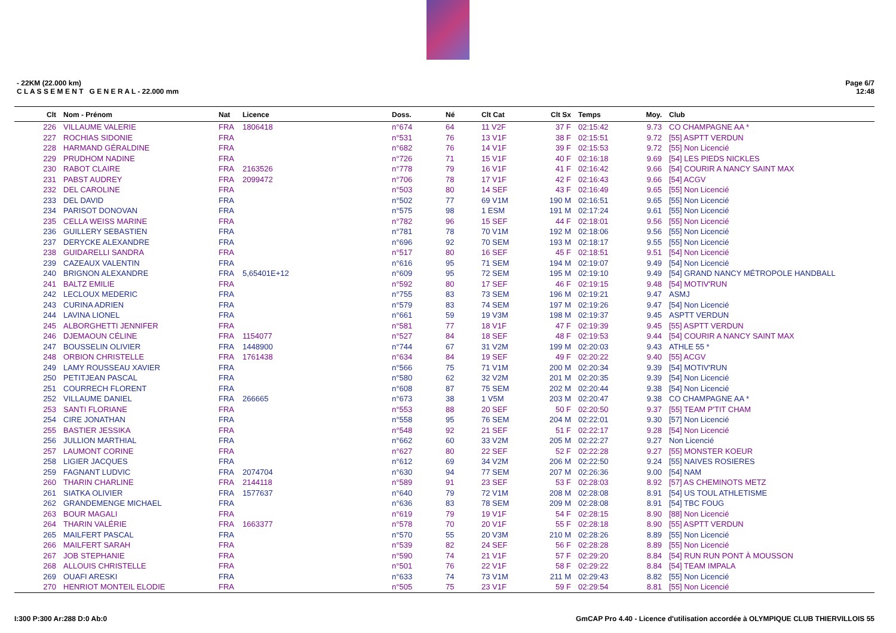- 22KM (22.000 km)
C L A S S E M E N T G E N E R A L - 22.000 mm
Page 6/7
12:48
| Clt | Nom - Prénom | Nat | Licence | Doss. | Né | Clt Cat | Clt Sx | Temps | Moy. | Club |
| --- | --- | --- | --- | --- | --- | --- | --- | --- | --- | --- |
| 226 | VILLAUME VALERIE | FRA | 1806418 | n°674 | 64 | 11 V2F | 37 F | 02:15:42 | 9.73 | CO CHAMPAGNE AA * |
| 227 | ROCHIAS SIDONIE | FRA | | n°531 | 76 | 13 V1F | 38 F | 02:15:51 | 9.72 | [55] ASPTT VERDUN |
| 228 | HARMAND GÉRALDINE | FRA | | n°682 | 76 | 14 V1F | 39 F | 02:15:53 | 9.72 | [55] Non Licencié |
| 229 | PRUDHOM NADINE | FRA | | n°726 | 71 | 15 V1F | 40 F | 02:16:18 | 9.69 | [54] LES PIEDS NICKLES |
| 230 | RABOT CLAIRE | FRA | 2163526 | n°778 | 79 | 16 V1F | 41 F | 02:16:42 | 9.66 | [54] COURIR A NANCY SAINT MAX |
| 231 | PABST AUDREY | FRA | 2099472 | n°706 | 78 | 17 V1F | 42 F | 02:16:43 | 9.66 | [54] ACGV |
| 232 | DEL CAROLINE | FRA | | n°503 | 80 | 14 SEF | 43 F | 02:16:49 | 9.65 | [55] Non Licencié |
| 233 | DEL DAVID | FRA | | n°502 | 77 | 69 V1M | 190 M | 02:16:51 | 9.65 | [55] Non Licencié |
| 234 | PARISOT DONOVAN | FRA | | n°575 | 98 | 1 ESM | 191 M | 02:17:24 | 9.61 | [55] Non Licencié |
| 235 | CELLA WEISS MARINE | FRA | | n°782 | 96 | 15 SEF | 44 F | 02:18:01 | 9.56 | [55] Non Licencié |
| 236 | GUILLERY SEBASTIEN | FRA | | n°781 | 78 | 70 V1M | 192 M | 02:18:06 | 9.56 | [55] Non Licencié |
| 237 | DERYCKE ALEXANDRE | FRA | | n°696 | 92 | 70 SEM | 193 M | 02:18:17 | 9.55 | [55] Non Licencié |
| 238 | GUIDARELLI SANDRA | FRA | | n°517 | 80 | 16 SEF | 45 F | 02:18:51 | 9.51 | [54] Non Licencié |
| 239 | CAZEAUX VALENTIN | FRA | | n°616 | 95 | 71 SEM | 194 M | 02:19:07 | 9.49 | [54] Non Licencié |
| 240 | BRIGNON ALEXANDRE | FRA | 5,65401E+12 | n°609 | 95 | 72 SEM | 195 M | 02:19:10 | 9.49 | [54] GRAND NANCY MÉTROPOLE HANDBALL |
| 241 | BALTZ EMILIE | FRA | | n°592 | 80 | 17 SEF | 46 F | 02:19:15 | 9.48 | [54] MOTIV'RUN |
| 242 | LECLOUX MEDERIC | FRA | | n°755 | 83 | 73 SEM | 196 M | 02:19:21 | 9.47 | ASMJ |
| 243 | CURINA ADRIEN | FRA | | n°579 | 83 | 74 SEM | 197 M | 02:19:26 | 9.47 | [54] Non Licencié |
| 244 | LAVINA LIONEL | FRA | | n°661 | 59 | 19 V3M | 198 M | 02:19:37 | 9.45 | ASPTT VERDUN |
| 245 | ALBORGHETTI JENNIFER | FRA | | n°581 | 77 | 18 V1F | 47 F | 02:19:39 | 9.45 | [55] ASPTT VERDUN |
| 246 | DJEMAOUN CÉLINE | FRA | 1154077 | n°527 | 84 | 18 SEF | 48 F | 02:19:53 | 9.44 | [54] COURIR A NANCY SAINT MAX |
| 247 | BOUSSELIN OLIVIER | FRA | 1448900 | n°744 | 67 | 31 V2M | 199 M | 02:20:03 | 9.43 | ATHLE 55 * |
| 248 | ORBION CHRISTELLE | FRA | 1761438 | n°634 | 84 | 19 SEF | 49 F | 02:20:22 | 9.40 | [55] ACGV |
| 249 | LAMY ROUSSEAU XAVIER | FRA | | n°566 | 75 | 71 V1M | 200 M | 02:20:34 | 9.39 | [54] MOTIV'RUN |
| 250 | PETITJEAN PASCAL | FRA | | n°580 | 62 | 32 V2M | 201 M | 02:20:35 | 9.39 | [54] Non Licencié |
| 251 | COURRECH FLORENT | FRA | | n°608 | 87 | 75 SEM | 202 M | 02:20:44 | 9.38 | [54] Non Licencié |
| 252 | VILLAUME DANIEL | FRA | 266665 | n°673 | 38 | 1 V5M | 203 M | 02:20:47 | 9.38 | CO CHAMPAGNE AA * |
| 253 | SANTI FLORIANE | FRA | | n°553 | 88 | 20 SEF | 50 F | 02:20:50 | 9.37 | [55] TEAM P'TIT CHAM |
| 254 | CIRE JONATHAN | FRA | | n°558 | 95 | 76 SEM | 204 M | 02:22:01 | 9.30 | [57] Non Licencié |
| 255 | BASTIER JESSIKA | FRA | | n°548 | 92 | 21 SEF | 51 F | 02:22:17 | 9.28 | [54] Non Licencié |
| 256 | JULLION MARTHIAL | FRA | | n°662 | 60 | 33 V2M | 205 M | 02:22:27 | 9.27 | Non Licencié |
| 257 | LAUMONT CORINE | FRA | | n°627 | 80 | 22 SEF | 52 F | 02:22:28 | 9.27 | [55] MONSTER KOEUR |
| 258 | LIGIER JACQUES | FRA | | n°612 | 69 | 34 V2M | 206 M | 02:22:50 | 9.24 | [55] NAIVES ROSIERES |
| 259 | FAGNANT LUDVIC | FRA | 2074704 | n°630 | 94 | 77 SEM | 207 M | 02:26:36 | 9.00 | [54] NAM |
| 260 | THARIN CHARLINE | FRA | 2144118 | n°589 | 91 | 23 SEF | 53 F | 02:28:03 | 8.92 | [57] AS CHEMINOTS METZ |
| 261 | SIATKA OLIVIER | FRA | 1577637 | n°640 | 79 | 72 V1M | 208 M | 02:28:08 | 8.91 | [54] US TOUL ATHLETISME |
| 262 | GRANDEMENGE MICHAEL | FRA | | n°636 | 83 | 78 SEM | 209 M | 02:28:08 | 8.91 | [54] TBC FOUG |
| 263 | BOUR MAGALI | FRA | | n°619 | 79 | 19 V1F | 54 F | 02:28:15 | 8.90 | [88] Non Licencié |
| 264 | THARIN VALÉRIE | FRA | 1663377 | n°578 | 70 | 20 V1F | 55 F | 02:28:18 | 8.90 | [55] ASPTT VERDUN |
| 265 | MAILFERT PASCAL | FRA | | n°570 | 55 | 20 V3M | 210 M | 02:28:26 | 8.89 | [55] Non Licencié |
| 266 | MAILFERT SARAH | FRA | | n°539 | 82 | 24 SEF | 56 F | 02:28:28 | 8.89 | [55] Non Licencié |
| 267 | JOB STEPHANIE | FRA | | n°590 | 74 | 21 V1F | 57 F | 02:29:20 | 8.84 | [54] RUN RUN PONT À MOUSSON |
| 268 | ALLOUIS CHRISTELLE | FRA | | n°501 | 76 | 22 V1F | 58 F | 02:29:22 | 8.84 | [54] TEAM IMPALA |
| 269 | OUAFI ARESKI | FRA | | n°633 | 74 | 73 V1M | 211 M | 02:29:43 | 8.82 | [55] Non Licencié |
| 270 | HENRIOT MONTEIL ELODIE | FRA | | n°505 | 75 | 23 V1F | 59 F | 02:29:54 | 8.81 | [55] Non Licencié |
I:300 P:300 Ar:288 D:0 Ab:0 GmCAP Pro 4.40 - Licence d'utilisation accordée à OLYMPIQUE CLUB THIERVILLOIS 55